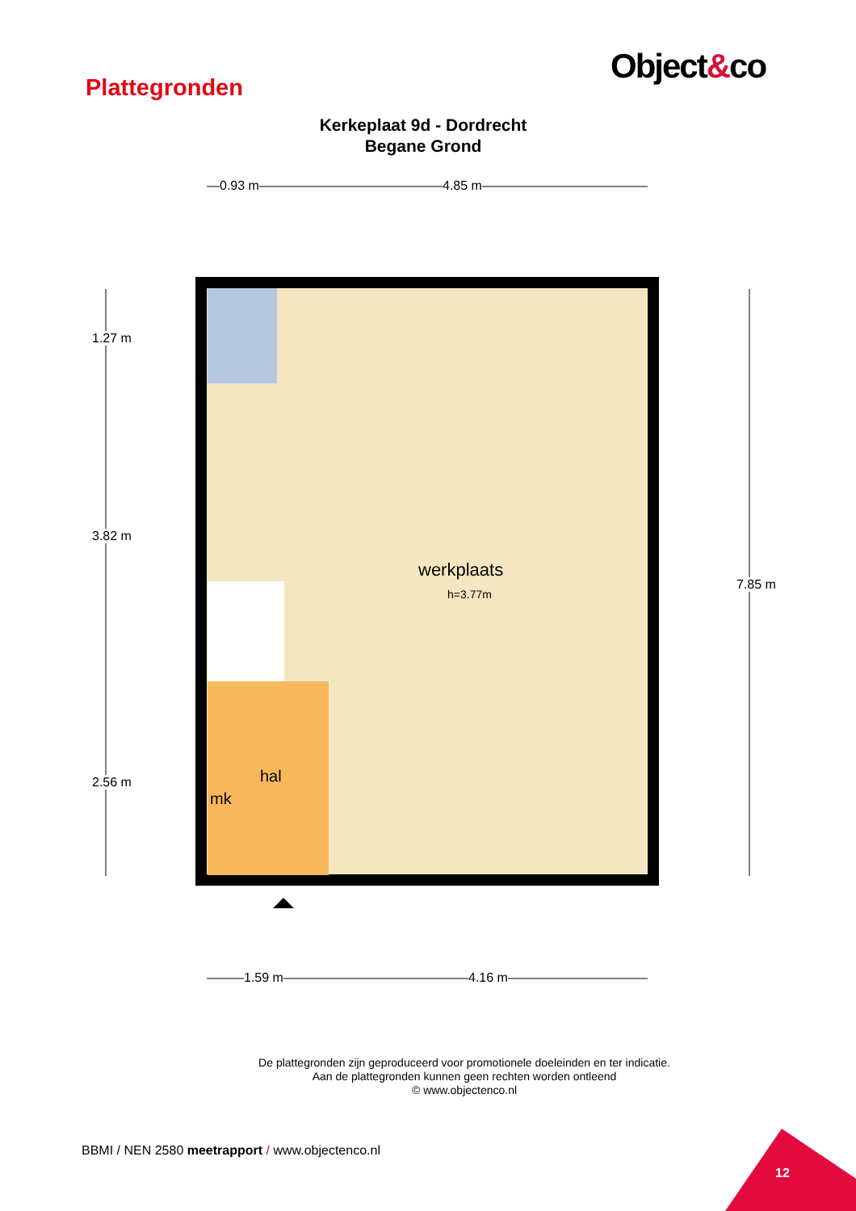Object&co
Plattegronden
Kerkeplaat 9d - Dordrecht
Begane Grond
0.93 m 4.85 m
werkplaats
h=3.77m
hal
mk
1.27 m
3.82 m
2.56 m
7.85 m
1.59 m 4.16 m
De plattegronden zijn geproduceerd voor promotionele doeleinden en ter indicatie.
Aan de plattegronden kunnen geen rechten worden ontleend
© www.objectenco.nl
BBMI / NEN 2580 meetrapport / www.objectenco.nl
12